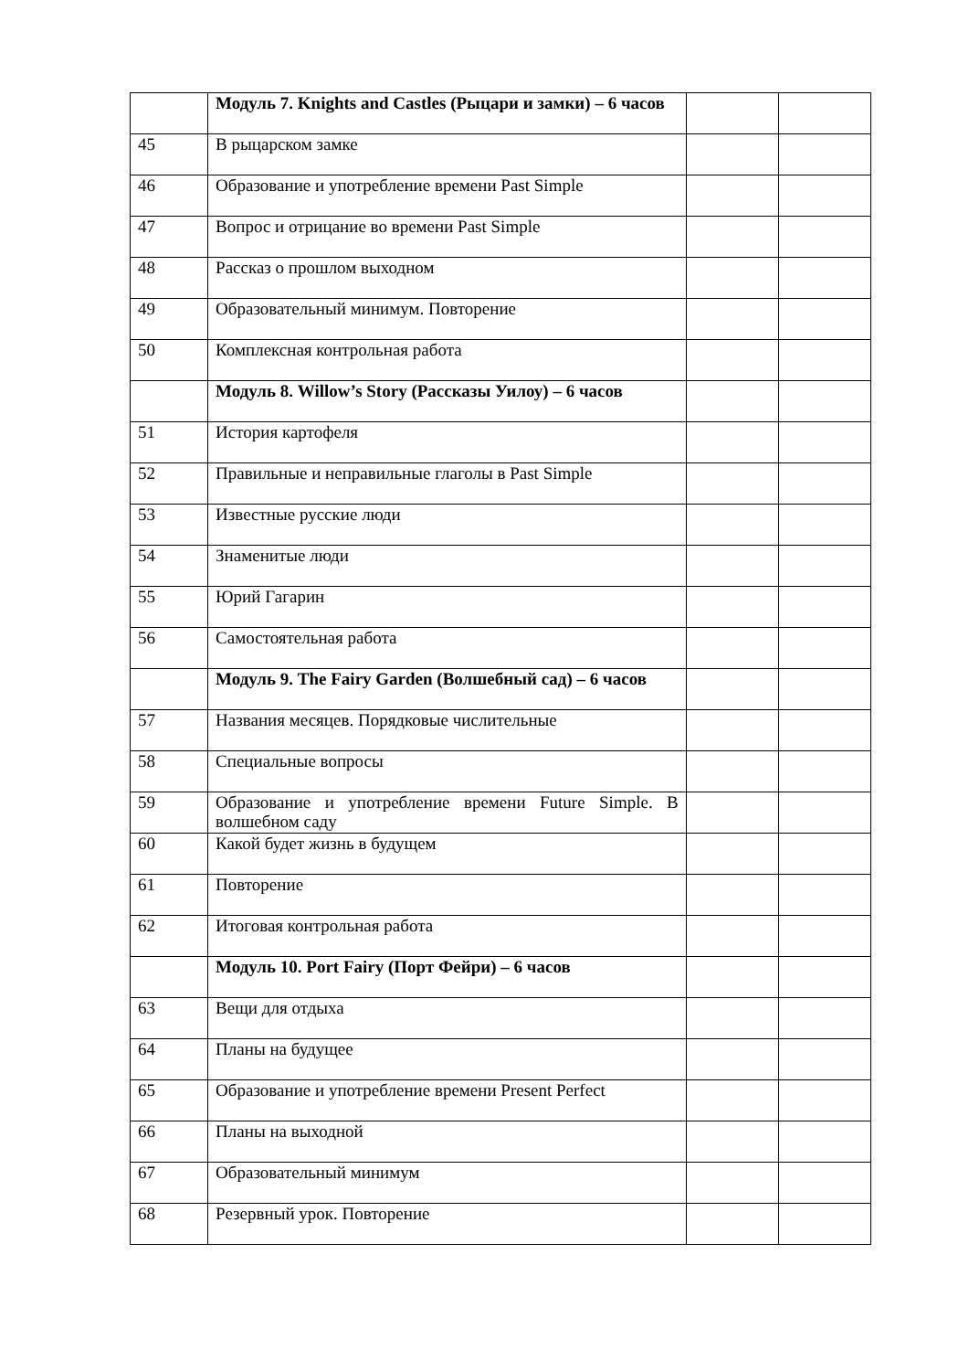| | Модуль 7. Knights and Castles (Рыцари и замки) – 6 часов | | |
| 45 | В рыцарском замке | | |
| 46 | Образование и употребление времени Past Simple | | |
| 47 | Вопрос и отрицание во времени Past Simple | | |
| 48 | Рассказ о прошлом выходном | | |
| 49 | Образовательный минимум. Повторение | | |
| 50 | Комплексная контрольная работа | | |
| | Модуль 8. Willow’s Story (Рассказы Уилоу) – 6 часов | | |
| 51 | История картофеля | | |
| 52 | Правильные и неправильные глаголы в Past Simple | | |
| 53 | Известные русские люди | | |
| 54 | Знаменитые люди | | |
| 55 | Юрий Гагарин | | |
| 56 | Самостоятельная работа | | |
| | Модуль 9. The Fairy Garden (Волшебный сад) – 6 часов | | |
| 57 | Названия месяцев. Порядковые числительные | | |
| 58 | Специальные вопросы | | |
| 59 | Образование и употребление времени Future Simple. В волшебном саду | | |
| 60 | Какой будет жизнь в будущем | | |
| 61 | Повторение | | |
| 62 | Итоговая контрольная работа | | |
| | Модуль 10. Port Fairy (Порт Фейри) – 6 часов | | |
| 63 | Вещи для отдыха | | |
| 64 | Планы на будущее | | |
| 65 | Образование и употребление времени Present Perfect | | |
| 66 | Планы на выходной | | |
| 67 | Образовательный минимум | | |
| 68 | Резервный урок. Повторение | | |